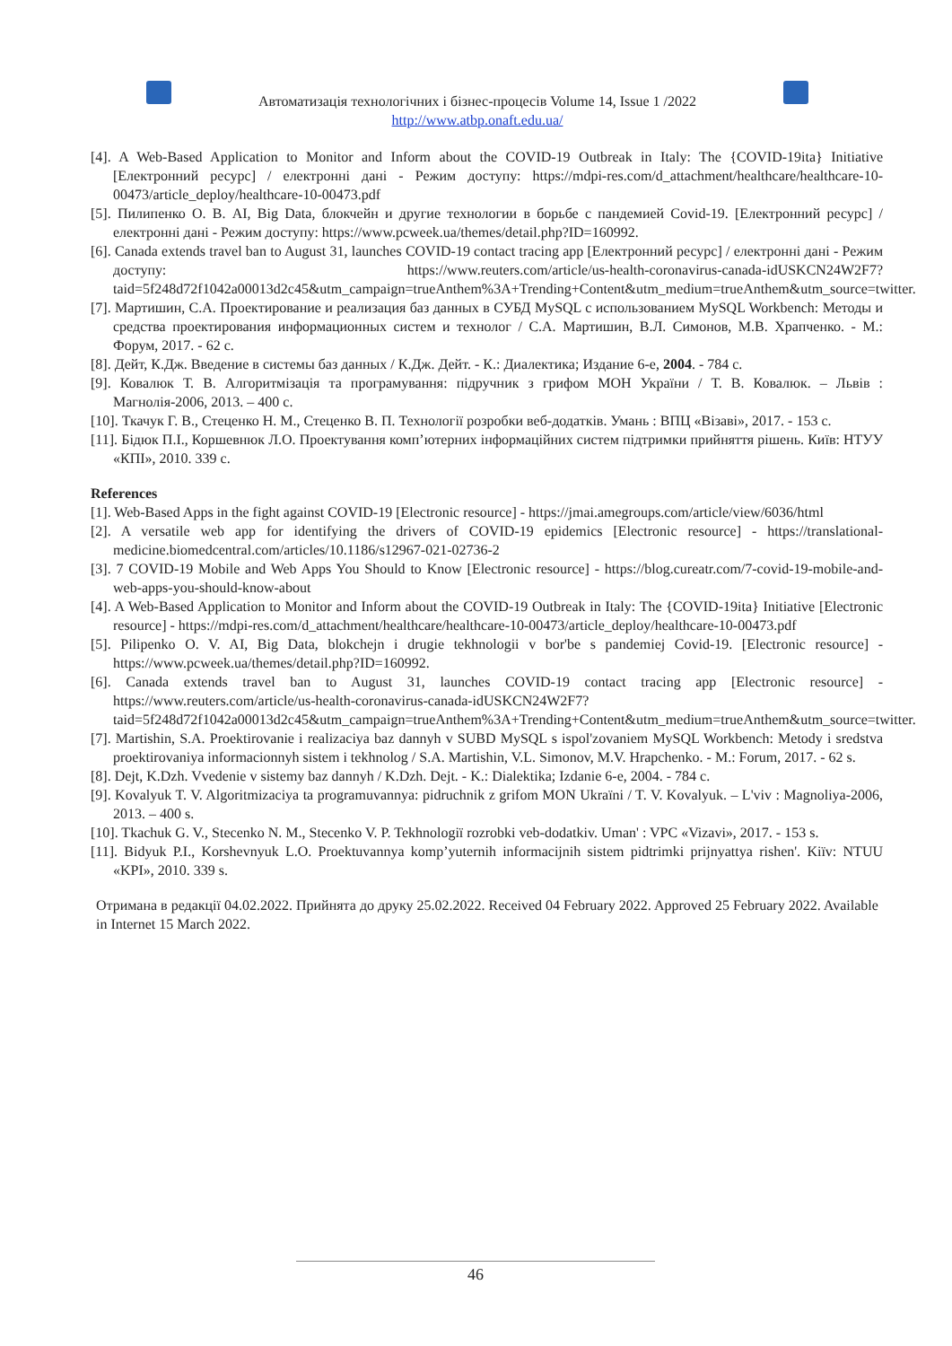Автоматизація технологічних і бізнес-процесів Volume 14, Issue 1 /2022
http://www.atbp.onaft.edu.ua/
[4]. A Web-Based Application to Monitor and Inform about the COVID-19 Outbreak in Italy: The {COVID-19ita} Initiative [Електронний ресурс] / електронні дані - Режим доступу: https://mdpi-res.com/d_attachment/healthcare/healthcare-10-00473/article_deploy/healthcare-10-00473.pdf
[5]. Пилипенко О. В. AI, Big Data, блокчейн и другие технологии в борьбе с пандемией Covid-19. [Електронний ресурс] / електронні дані - Режим доступу: https://www.pcweek.ua/themes/detail.php?ID=160992.
[6]. Canada extends travel ban to August 31, launches COVID-19 contact tracing app [Електронний ресурс] / електронні дані - Режим доступу: https://www.reuters.com/article/us-health-coronavirus-canada-idUSKCN24W2F7?taid=5f248d72f1042a00013d2c45&utm_campaign=trueAnthem%3A+Trending+Content&utm_medium=trueAnthem&utm_source=twitter.
[7]. Мартишин, С.А. Проектирование и реализация баз данных в СУБД MySQL с использованием MySQL Workbench: Методы и средства проектирования информационных систем и технолог / С.А. Мартишин, В.Л. Симонов, М.В. Храпченко. - М.: Форум, 2017. - 62 c.
[8]. Дейт, К.Дж. Введение в системы баз данных / К.Дж. Дейт. - К.: Диалектика; Издание 6-е, 2004. - 784 c.
[9]. Ковалюк Т. В. Алгоритмізація та програмування: підручник з грифом МОН України / Т. В. Ковалюк. – Львів : Магнолія-2006, 2013. – 400 с.
[10]. Ткачук Г. В., Стеценко Н. М., Стеценко В. П. Технології розробки веб-додатків. Умань : ВПЦ «Візаві», 2017. - 153 с.
[11]. Бідюк П.І., Коршевнюк Л.О. Проектування комп’ютерних інформаційних систем підтримки прийняття рішень. Київ: НТУУ «КПІ», 2010. 339 с.
References
[1]. Web-Based Apps in the fight against COVID-19 [Electronic resource] - https://jmai.amegroups.com/article/view/6036/html
[2]. A versatile web app for identifying the drivers of COVID-19 epidemics [Electronic resource] - https://translational-medicine.biomedcentral.com/articles/10.1186/s12967-021-02736-2
[3]. 7 COVID-19 Mobile and Web Apps You Should to Know [Electronic resource] - https://blog.cureatr.com/7-covid-19-mobile-and-web-apps-you-should-know-about
[4]. A Web-Based Application to Monitor and Inform about the COVID-19 Outbreak in Italy: The {COVID-19ita} Initiative [Electronic resource] - https://mdpi-res.com/d_attachment/healthcare/healthcare-10-00473/article_deploy/healthcare-10-00473.pdf
[5]. Pilipenko O. V. AI, Big Data, blokchejn i drugie tekhnologii v bor'be s pandemiej Covid-19. [Electronic resource] - https://www.pcweek.ua/themes/detail.php?ID=160992.
[6]. Canada extends travel ban to August 31, launches COVID-19 contact tracing app [Electronic resource] - https://www.reuters.com/article/us-health-coronavirus-canada-idUSKCN24W2F7?taid=5f248d72f1042a00013d2c45&utm_campaign=trueAnthem%3A+Trending+Content&utm_medium=trueAnthem&utm_source=twitter.
[7]. Martishin, S.A. Proektirovanie i realizaciya baz dannyh v SUBD MySQL s ispol'zovaniem MySQL Workbench: Metody i sredstva proektirovaniya informacionnyh sistem i tekhnolog / S.A. Martishin, V.L. Simonov, M.V. Hrapchenko. - M.: Forum, 2017. - 62 s.
[8]. Dejt, K.Dzh. Vvedenie v sistemy baz dannyh / K.Dzh. Dejt. - K.: Dialektika; Izdanie 6-e, 2004. - 784 c.
[9]. Kovalyuk T. V. Algoritmizaciya ta programuvannya: pidruchnik z grifom MON Ukraïni / T. V. Kovalyuk. – L'viv : Magnoliya-2006, 2013. – 400 s.
[10]. Tkachuk G. V., Stecenko N. M., Stecenko V. P. Tekhnologiï rozrobki veb-dodatkiv. Uman' : VPC «Vizavi», 2017. - 153 s.
[11]. Bidyuk P.I., Korshevnyuk L.O. Proektuvannya komp’yuternih informacijnih sistem pidtrimki prijnyattya rishen'. Kiïv: NTUU «KPI», 2010. 339 s.
Отримана в редакції 04.02.2022. Прийнята до друку 25.02.2022. Received 04 February 2022. Approved 25 February 2022. Available in Internet 15 March 2022.
46